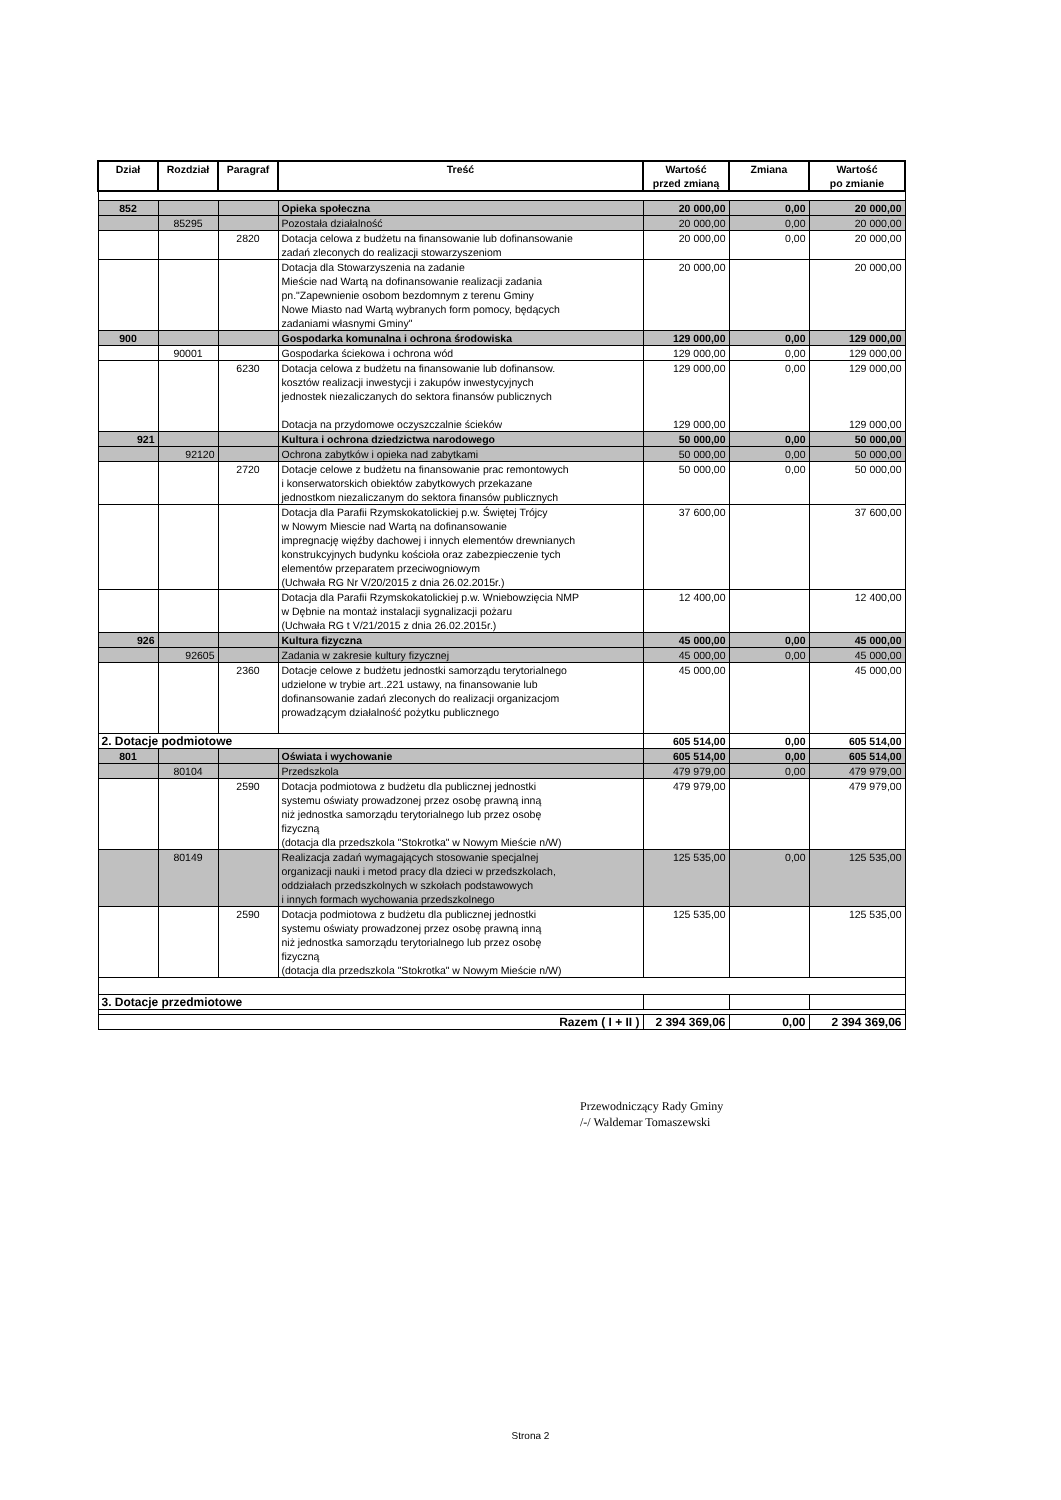| Dział | Rozdział | Paragraf | Treść | Wartość przed zmianą | Zmiana | Wartość po zmianie |
| --- | --- | --- | --- | --- | --- | --- |
| 852 | | | Opieka społeczna | 20 000,00 | 0,00 | 20 000,00 |
| | 85295 | | Pozostała działalność | 20 000,00 | 0,00 | 20 000,00 |
| | | 2820 | Dotacja celowa z budżetu na finansowanie lub dofinansowanie zadań zleconych do realizacji stowarzyszeniom | 20 000,00 | 0,00 | 20 000,00 |
| | | | Dotacja dla Stowarzyszenia na zadanie Mieście nad Wartą na dofinansowanie realizacji zadania pn."Zapewnienie osobom bezdomnym z terenu Gminy Nowe Miasto nad Wartą wybranych form pomocy, będących zadaniami własnymi Gminy" | 20 000,00 | | 20 000,00 |
| 900 | | | Gospodarka komunalna i ochrona środowiska | 129 000,00 | 0,00 | 129 000,00 |
| | 90001 | | Gospodarka ściekowa i ochrona wód | 129 000,00 | 0,00 | 129 000,00 |
| | | 6230 | Dotacja celowa z budżetu na finansowanie lub dofinansow. kosztów realizacji inwestycji i zakupów inwestycyjnych jednostek niezaliczanych do sektora finansów publicznych Dotacja na przydomowe oczyszczalnie ścieków | 129 000,00 129 000,00 | 0,00 | 129 000,00 129 000,00 |
| 921 | | | Kultura i ochrona dziedzictwa narodowego | 50 000,00 | 0,00 | 50 000,00 |
| | 92120 | | Ochrona zabytków i opieka nad zabytkami | 50 000,00 | 0,00 | 50 000,00 |
| | | 2720 | Dotacje celowe z budżetu na finansowanie prac remontowych i konserwatorskich obiektów zabytkowych przekazane jednostkom niezaliczanym do sektora finansów publicznych | 50 000,00 | 0,00 | 50 000,00 |
| | | | Dotacja dla Parafii Rzymskokatolickiej p.w. Świętej Trójcy w Nowym Miescie nad Wartą na dofinansowanie impregnację więźby dachowej i innych elementów drewnianych konstrukcyjnych budynku kościoła oraz zabezpieczenie tych elementów przeparatem przeciwogniowym (Uchwała RG Nr V/20/2015 z dnia 26.02.2015r.) | 37 600,00 | | 37 600,00 |
| | | | Dotacja dla Parafii Rzymskokatolickiej p.w. Wniebowzięcia NMP w Dębnie na montaż instalacji sygnalizacji pożaru (Uchwała RG t V/21/2015 z dnia 26.02.2015r.) | 12 400,00 | | 12 400,00 |
| 926 | | | Kultura fizyczna | 45 000,00 | 0,00 | 45 000,00 |
| | 92605 | | Zadania w zakresie kultury fizycznej | 45 000,00 | 0,00 | 45 000,00 |
| | | 2360 | Dotacje celowe z budżetu jednostki samorządu terytorialnego udzielone w trybie art..221 ustawy, na finansowanie lub dofinansowanie zadań zleconych do realizacji organizacjom prowadzącym działalność pożytku publicznego | 45 000,00 | | 45 000,00 |
| 2. Dotacje podmiotowe | | | | 605 514,00 | 0,00 | 605 514,00 |
| 801 | | | Oświata i wychowanie | 605 514,00 | 0,00 | 605 514,00 |
| | 80104 | | Przedszkola | 479 979,00 | 0,00 | 479 979,00 |
| | | 2590 | Dotacja podmiotowa z budżetu dla publicznej jednostki systemu oświaty prowadzonej przez osobę prawną inną niż jednostka samorządu terytorialnego lub przez osobę fizyczną (dotacja dla przedszkola "Stokrotka" w Nowym Mieście n/W) | 479 979,00 | | 479 979,00 |
| | 80149 | | Realizacja zadań wymagających stosowanie specjalnej organizacji nauki i metod pracy dla dzieci w przedszkolach, oddziałach przedszkolnych w szkołach podstawowych i innych formach wychowania przedszkolnego | 125 535,00 | 0,00 | 125 535,00 |
| | | 2590 | Dotacja podmiotowa z budżetu dla publicznej jednostki systemu oświaty prowadzonej przez osobę prawną inną niż jednostka samorządu terytorialnego lub przez osobę fizyczną (dotacja dla przedszkola "Stokrotka" w Nowym Mieście n/W) | 125 535,00 | | 125 535,00 |
| 3. Dotacje przedmiotowe | | | | | | |
| Razem ( I + II ) | | | | 2 394 369,06 | 0,00 | 2 394 369,06 |
Przewodniczący Rady Gminy
/-/ Waldemar Tomaszewski
Strona 2